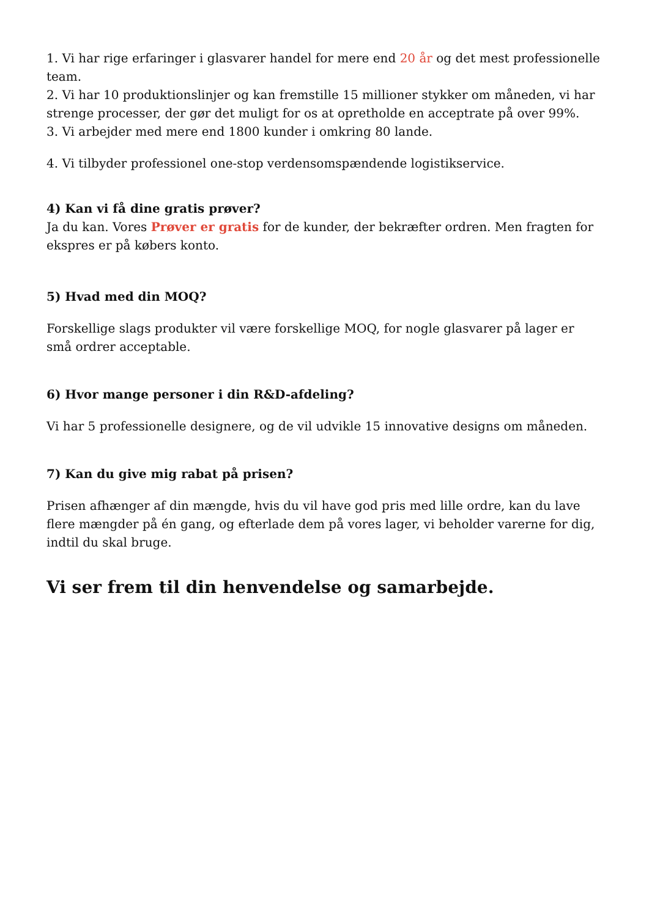1. Vi har rige erfaringer i glasvarer handel for mere end 20 år og det mest professionelle team.
2. Vi har 10 produktionslinjer og kan fremstille 15 millioner stykker om måneden, vi har strenge processer, der gør det muligt for os at opretholde en acceptrate på over 99%.
3. Vi arbejder med mere end 1800 kunder i omkring 80 lande.
4. Vi tilbyder professionel one-stop verdensomspændende logistikservice.
4) Kan vi få dine gratis prøver?
Ja du kan. Vores Prøver er gratis for de kunder, der bekræfter ordren. Men fragten for ekspres er på købers konto.
5) Hvad med din MOQ?
Forskellige slags produkter vil være forskellige MOQ, for nogle glasvarer på lager er små ordrer acceptable.
6) Hvor mange personer i din R&D-afdeling?
Vi har 5 professionelle designere, og de vil udvikle 15 innovative designs om måneden.
7) Kan du give mig rabat på prisen?
Prisen afhænger af din mængde, hvis du vil have god pris med lille ordre, kan du lave flere mængder på én gang, og efterlade dem på vores lager, vi beholder varerne for dig, indtil du skal bruge.
Vi ser frem til din henvendelse og samarbejde.